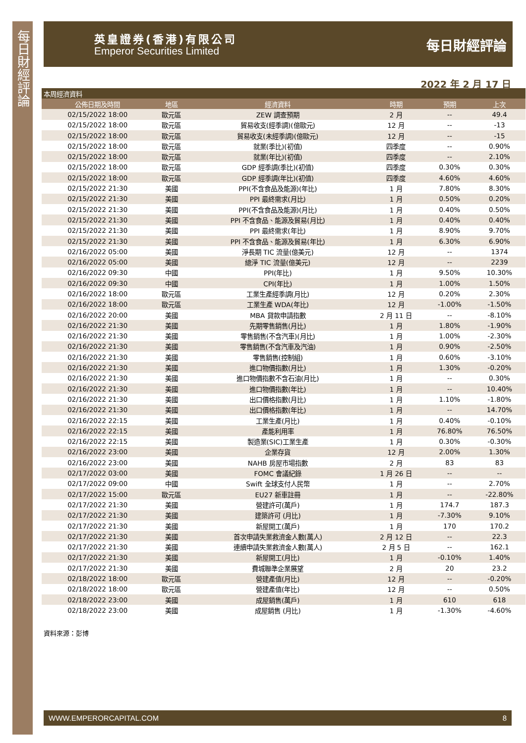每日財經評論
英皇證券(香港)有限公司
Emperor Securities Limited
每日財經評論
2022 年 2 月 17 日
| 本周經濟資料 | | | | | |
| --- | --- | --- | --- | --- | --- |
| 公佈日期及時間 | 地區 | 經濟資料 | 時期 | 預期 | 上次 |
| 02/15/2022 18:00 | 歐元區 | ZEW 調查預期 | 2 月 | -- | 49.4 |
| 02/15/2022 18:00 | 歐元區 | 貿易收支(經季調)(億歐元) | 12 月 | -- | -13 |
| 02/15/2022 18:00 | 歐元區 | 貿易收支(未經季調)(億歐元) | 12 月 | -- | -15 |
| 02/15/2022 18:00 | 歐元區 | 就業(季比)(初值) | 四季度 | -- | 0.90% |
| 02/15/2022 18:00 | 歐元區 | 就業(年比)(初值) | 四季度 | -- | 2.10% |
| 02/15/2022 18:00 | 歐元區 | GDP 經季調(季比)(初值) | 四季度 | 0.30% | 0.30% |
| 02/15/2022 18:00 | 歐元區 | GDP 經季調(年比)(初值) | 四季度 | 4.60% | 4.60% |
| 02/15/2022 21:30 | 美國 | PPI(不含食品及能源)(年比) | 1 月 | 7.80% | 8.30% |
| 02/15/2022 21:30 | 美國 | PPI 最終需求(月比) | 1 月 | 0.50% | 0.20% |
| 02/15/2022 21:30 | 美國 | PPI(不含食品及能源)(月比) | 1 月 | 0.40% | 0.50% |
| 02/15/2022 21:30 | 美國 | PPI 不含食品、能源及貿易(月比) | 1 月 | 0.40% | 0.40% |
| 02/15/2022 21:30 | 美國 | PPI 最終需求(年比) | 1 月 | 8.90% | 9.70% |
| 02/15/2022 21:30 | 美國 | PPI 不含食品、能源及貿易(年比) | 1 月 | 6.30% | 6.90% |
| 02/16/2022 05:00 | 美國 | 淨長期 TIC 流量(億美元) | 12 月 | -- | 1374 |
| 02/16/2022 05:00 | 美國 | 總淨 TIC 流量(億美元) | 12 月 | -- | 2239 |
| 02/16/2022 09:30 | 中國 | PPI(年比) | 1 月 | 9.50% | 10.30% |
| 02/16/2022 09:30 | 中國 | CPI(年比) | 1 月 | 1.00% | 1.50% |
| 02/16/2022 18:00 | 歐元區 | 工業生產經季調(月比) | 12 月 | 0.20% | 2.30% |
| 02/16/2022 18:00 | 歐元區 | 工業生產 WDA(年比) | 12 月 | -1.00% | -1.50% |
| 02/16/2022 20:00 | 美國 | MBA 貸款申請指數 | 2 月 11 日 | -- | -8.10% |
| 02/16/2022 21:30 | 美國 | 先期零售銷售(月比) | 1 月 | 1.80% | -1.90% |
| 02/16/2022 21:30 | 美國 | 零售銷售(不含汽車)(月比) | 1 月 | 1.00% | -2.30% |
| 02/16/2022 21:30 | 美國 | 零售銷售(不含汽車及汽油) | 1 月 | 0.90% | -2.50% |
| 02/16/2022 21:30 | 美國 | 零售銷售(控制組) | 1 月 | 0.60% | -3.10% |
| 02/16/2022 21:30 | 美國 | 進口物價指數(月比) | 1 月 | 1.30% | -0.20% |
| 02/16/2022 21:30 | 美國 | 進口物價指數不含石油(月比) | 1 月 | -- | 0.30% |
| 02/16/2022 21:30 | 美國 | 進口物價指數(年比) | 1 月 | -- | 10.40% |
| 02/16/2022 21:30 | 美國 | 出口價格指數(月比) | 1 月 | 1.10% | -1.80% |
| 02/16/2022 21:30 | 美國 | 出口價格指數(年比) | 1 月 | -- | 14.70% |
| 02/16/2022 22:15 | 美國 | 工業生產(月比) | 1 月 | 0.40% | -0.10% |
| 02/16/2022 22:15 | 美國 | 產能利用率 | 1 月 | 76.80% | 76.50% |
| 02/16/2022 22:15 | 美國 | 製造業(SIC)工業生產 | 1 月 | 0.30% | -0.30% |
| 02/16/2022 23:00 | 美國 | 企業存貨 | 12 月 | 2.00% | 1.30% |
| 02/16/2022 23:00 | 美國 | NAHB 房屋市場指數 | 2 月 | 83 | 83 |
| 02/17/2022 03:00 | 美國 | FOMC 會議紀錄 | 1 月 26 日 | -- | -- |
| 02/17/2022 09:00 | 中國 | Swift 全球支付人民幣 | 1 月 | -- | 2.70% |
| 02/17/2022 15:00 | 歐元區 | EU27 新車註冊 | 1 月 | -- | -22.80% |
| 02/17/2022 21:30 | 美國 | 營建許可(萬戶) | 1 月 | 174.7 | 187.3 |
| 02/17/2022 21:30 | 美國 | 建築許可 (月比) | 1 月 | -7.30% | 9.10% |
| 02/17/2022 21:30 | 美國 | 新屋開工(萬戶) | 1 月 | 170 | 170.2 |
| 02/17/2022 21:30 | 美國 | 首次申請失業救濟金人數(萬人) | 2 月 12 日 | -- | 22.3 |
| 02/17/2022 21:30 | 美國 | 連續申請失業救濟金人數(萬人) | 2 月 5 日 | -- | 162.1 |
| 02/17/2022 21:30 | 美國 | 新屋開工(月比) | 1 月 | -0.10% | 1.40% |
| 02/17/2022 21:30 | 美國 | 費城聯準企業展望 | 2 月 | 20 | 23.2 |
| 02/18/2022 18:00 | 歐元區 | 營建產值(月比) | 12 月 | -- | -0.20% |
| 02/18/2022 18:00 | 歐元區 | 營建產值(年比) | 12 月 | -- | 0.50% |
| 02/18/2022 23:00 | 美國 | 成屋銷售(萬戶) | 1 月 | 610 | 618 |
| 02/18/2022 23:00 | 美國 | 成屋銷售 (月比) | 1 月 | -1.30% | -4.60% |
資料來源：彭博
WWW.EMPERORCAPITAL.COM 8